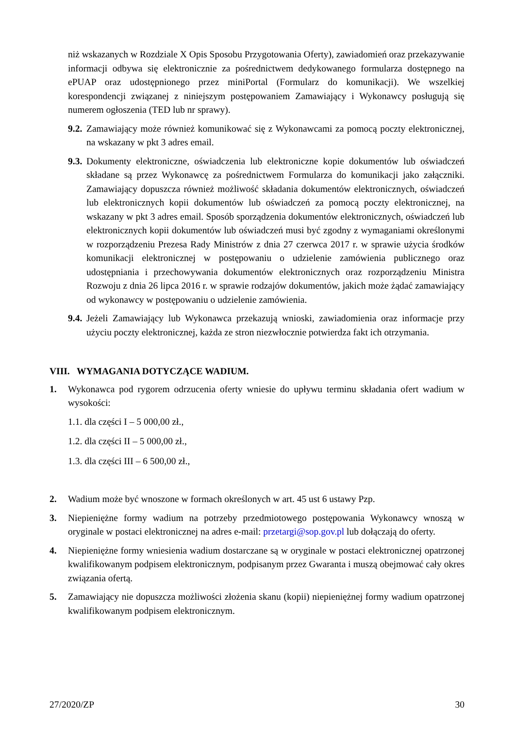niż wskazanych w Rozdziale X Opis Sposobu Przygotowania Oferty), zawiadomień oraz przekazywanie informacji odbywa się elektronicznie za pośrednictwem dedykowanego formularza dostępnego na ePUAP oraz udostępnionego przez miniPortal (Formularz do komunikacji). We wszelkiej korespondencji związanej z niniejszym postępowaniem Zamawiający i Wykonawcy posługują się numerem ogłoszenia (TED lub nr sprawy).
9.2. Zamawiający może również komunikować się z Wykonawcami za pomocą poczty elektronicznej, na wskazany w pkt 3 adres email.
9.3. Dokumenty elektroniczne, oświadczenia lub elektroniczne kopie dokumentów lub oświadczeń składane są przez Wykonawcę za pośrednictwem Formularza do komunikacji jako załączniki. Zamawiający dopuszcza również możliwość składania dokumentów elektronicznych, oświadczeń lub elektronicznych kopii dokumentów lub oświadczeń za pomocą poczty elektronicznej, na wskazany w pkt 3 adres email. Sposób sporządzenia dokumentów elektronicznych, oświadczeń lub elektronicznych kopii dokumentów lub oświadczeń musi być zgodny z wymaganiami określonymi w rozporządzeniu Prezesa Rady Ministrów z dnia 27 czerwca 2017 r. w sprawie użycia środków komunikacji elektronicznej w postępowaniu o udzielenie zamówienia publicznego oraz udostępniania i przechowywania dokumentów elektronicznych oraz rozporządzeniu Ministra Rozwoju z dnia 26 lipca 2016 r. w sprawie rodzajów dokumentów, jakich może żądać zamawiający od wykonawcy w postępowaniu o udzielenie zamówienia.
9.4. Jeżeli Zamawiający lub Wykonawca przekazują wnioski, zawiadomienia oraz informacje przy użyciu poczty elektronicznej, każda ze stron niezwłocznie potwierdza fakt ich otrzymania.
VIII. WYMAGANIA DOTYCZĄCE WADIUM.
1. Wykonawca pod rygorem odrzucenia oferty wniesie do upływu terminu składania ofert wadium w wysokości:
1.1. dla części I – 5 000,00 zł.,
1.2. dla części II – 5 000,00 zł.,
1.3. dla części III – 6 500,00 zł.,
2. Wadium może być wnoszone w formach określonych w art. 45 ust 6 ustawy Pzp.
3. Niepieniężne formy wadium na potrzeby przedmiotowego postępowania Wykonawcy wnoszą w oryginale w postaci elektronicznej na adres e-mail: przetargi@sop.gov.pl lub dołączają do oferty.
4. Niepieniężne formy wniesienia wadium dostarczane są w oryginale w postaci elektronicznej opatrzonej kwalifikowanym podpisem elektronicznym, podpisanym przez Gwaranta i muszą obejmować cały okres związania ofertą.
5. Zamawiający nie dopuszcza możliwości złożenia skanu (kopii) niepieniężnej formy wadium opatrzonej kwalifikowanym podpisem elektronicznym.
27/2020/ZP 30